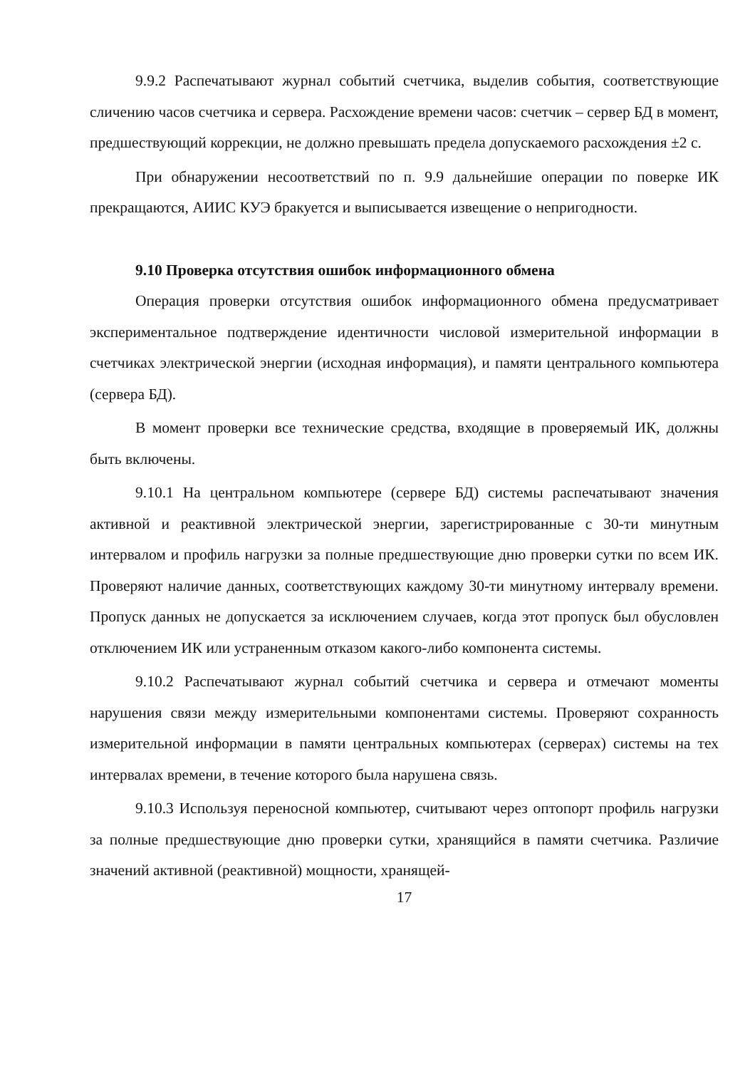9.9.2 Распечатывают журнал событий счетчика, выделив события, соответствующие сличению часов счетчика и сервера. Расхождение времени часов: счетчик – сервер БД в момент, предшествующий коррекции, не должно превышать предела допускаемого расхождения ±2 с.
При обнаружении несоответствий по п. 9.9 дальнейшие операции по поверке ИК прекращаются, АИИС КУЭ бракуется и выписывается извещение о непригодности.
9.10 Проверка отсутствия ошибок информационного обмена
Операция проверки отсутствия ошибок информационного обмена предусматривает экспериментальное подтверждение идентичности числовой измерительной информации в счетчиках электрической энергии (исходная информация), и памяти центрального компьютера (сервера БД).
В момент проверки все технические средства, входящие в проверяемый ИК, должны быть включены.
9.10.1 На центральном компьютере (сервере БД) системы распечатывают значения активной и реактивной электрической энергии, зарегистрированные с 30-ти минутным интервалом и профиль нагрузки за полные предшествующие дню проверки сутки по всем ИК. Проверяют наличие данных, соответствующих каждому 30-ти минутному интервалу времени. Пропуск данных не допускается за исключением случаев, когда этот пропуск был обусловлен отключением ИК или устраненным отказом какого-либо компонента системы.
9.10.2 Распечатывают журнал событий счетчика и сервера и отмечают моменты нарушения связи между измерительными компонентами системы. Проверяют сохранность измерительной информации в памяти центральных компьютерах (серверах) системы на тех интервалах времени, в течение которого была нарушена связь.
9.10.3 Используя переносной компьютер, считывают через оптопорт профиль нагрузки за полные предшествующие дню проверки сутки, хранящийся в памяти счетчика. Различие значений активной (реактивной) мощности, хранящей-
17